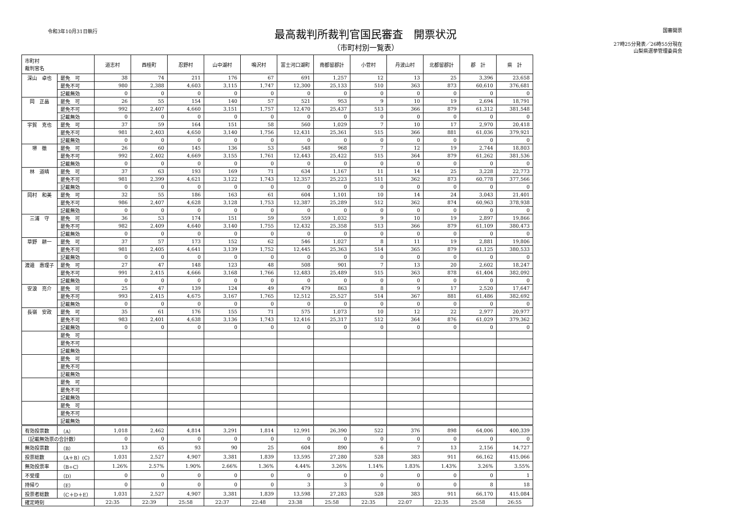令和3年10月31日執行
最高裁判所裁判官国民審査　開票状況
（市町村別一覧表）
国審開票
27時25分発表／26時55分現在
山梨県選挙管理委員会
| 市町村 裁判官名 | | 道志村 | 西桂町 | 忍野村 | 山中湖村 | 鳴沢村 | 富士河口湖町 | 南都留郡計 | 小菅村 | 丹波山村 | 北都留郡計 | 郡 計 | 県 計 |
| --- | --- | --- | --- | --- | --- | --- | --- | --- | --- | --- | --- | --- | --- |
| 深山 卓也 | 罷免 可 | 38 | 74 | 211 | 176 | 67 | 691 | 1,257 | 12 | 13 | 25 | 3,396 | 23,658 |
| | 罷免不可 | 980 | 2,388 | 4,603 | 3,115 | 1,747 | 12,300 | 25,133 | 510 | 363 | 873 | 60,610 | 376,681 |
| | 記載無効 | 0 | 0 | 0 | 0 | 0 | 0 | 0 | 0 | 0 | 0 | 0 | 0 |
| 岡 正晶 | 罷免 可 | 26 | 55 | 154 | 140 | 57 | 521 | 953 | 9 | 10 | 19 | 2,694 | 18,791 |
| | 罷免不可 | 992 | 2,407 | 4,660 | 3,151 | 1,757 | 12,470 | 25,437 | 513 | 366 | 879 | 61,312 | 381,548 |
| | 記載無効 | 0 | 0 | 0 | 0 | 0 | 0 | 0 | 0 | 0 | 0 | 0 | 0 |
| 宇賀 克也 | 罷免 可 | 37 | 59 | 164 | 151 | 58 | 560 | 1,029 | 7 | 10 | 17 | 2,970 | 20,418 |
| | 罷免不可 | 981 | 2,403 | 4,650 | 3,140 | 1,756 | 12,431 | 25,361 | 515 | 366 | 881 | 61,036 | 379,921 |
| | 記載無効 | 0 | 0 | 0 | 0 | 0 | 0 | 0 | 0 | 0 | 0 | 0 | 0 |
| 堺 徹 | 罷免 可 | 26 | 60 | 145 | 136 | 53 | 548 | 968 | 7 | 12 | 19 | 2,744 | 18,803 |
| | 罷免不可 | 992 | 2,402 | 4,669 | 3,155 | 1,761 | 12,443 | 25,422 | 515 | 364 | 879 | 61,262 | 381,536 |
| | 記載無効 | 0 | 0 | 0 | 0 | 0 | 0 | 0 | 0 | 0 | 0 | 0 | 0 |
| 林 道晴 | 罷免 可 | 37 | 63 | 193 | 169 | 71 | 634 | 1,167 | 11 | 14 | 25 | 3,228 | 22,773 |
| | 罷免不可 | 981 | 2,399 | 4,621 | 3,122 | 1,743 | 12,357 | 25,223 | 511 | 362 | 873 | 60,778 | 377,566 |
| | 記載無効 | 0 | 0 | 0 | 0 | 0 | 0 | 0 | 0 | 0 | 0 | 0 | 0 |
| 岡村 和美 | 罷免 可 | 32 | 55 | 186 | 163 | 61 | 604 | 1,101 | 10 | 14 | 24 | 3,043 | 21,401 |
| | 罷免不可 | 986 | 2,407 | 4,628 | 3,128 | 1,753 | 12,387 | 25,289 | 512 | 362 | 874 | 60,963 | 378,938 |
| | 記載無効 | 0 | 0 | 0 | 0 | 0 | 0 | 0 | 0 | 0 | 0 | 0 | 0 |
| 三浦 守 | 罷免 可 | 36 | 53 | 174 | 151 | 59 | 559 | 1,032 | 9 | 10 | 19 | 2,897 | 19,866 |
| | 罷免不可 | 982 | 2,409 | 4,640 | 3,140 | 1,755 | 12,432 | 25,358 | 513 | 366 | 879 | 61,109 | 380,473 |
| | 記載無効 | 0 | 0 | 0 | 0 | 0 | 0 | 0 | 0 | 0 | 0 | 0 | 0 |
| 草野 耕一 | 罷免 可 | 37 | 57 | 173 | 152 | 62 | 546 | 1,027 | 8 | 11 | 19 | 2,881 | 19,806 |
| | 罷免不可 | 981 | 2,405 | 4,641 | 3,139 | 1,752 | 12,445 | 25,363 | 514 | 365 | 879 | 61,125 | 380,533 |
| | 記載無効 | 0 | 0 | 0 | 0 | 0 | 0 | 0 | 0 | 0 | 0 | 0 | 0 |
| 渡邉 惠理子 | 罷免 可 | 27 | 47 | 148 | 123 | 48 | 508 | 901 | 7 | 13 | 20 | 2,602 | 18,247 |
| | 罷免不可 | 991 | 2,415 | 4,666 | 3,168 | 1,766 | 12,483 | 25,489 | 515 | 363 | 878 | 61,404 | 382,092 |
| | 記載無効 | 0 | 0 | 0 | 0 | 0 | 0 | 0 | 0 | 0 | 0 | 0 | 0 |
| 安浪 亮介 | 罷免 可 | 25 | 47 | 139 | 124 | 49 | 479 | 863 | 8 | 9 | 17 | 2,520 | 17,647 |
| | 罷免不可 | 993 | 2,415 | 4,675 | 3,167 | 1,765 | 12,512 | 25,527 | 514 | 367 | 881 | 61,486 | 382,692 |
| | 記載無効 | 0 | 0 | 0 | 0 | 0 | 0 | 0 | 0 | 0 | 0 | 0 | 0 |
| 長嶺 安政 | 罷免 可 | 35 | 61 | 176 | 155 | 71 | 575 | 1,073 | 10 | 12 | 22 | 2,977 | 20,977 |
| | 罷免不可 | 983 | 2,401 | 4,638 | 3,136 | 1,743 | 12,416 | 25,317 | 512 | 364 | 876 | 61,029 | 379,362 |
| | 記載無効 | 0 | 0 | 0 | 0 | 0 | 0 | 0 | 0 | 0 | 0 | 0 | 0 |
| | 罷免 可 | | | | | | | | | | | | |
| | 罷免不可 | | | | | | | | | | | | |
| | 記載無効 | | | | | | | | | | | | |
| | 罷免 可 | | | | | | | | | | | | |
| | 罷免不可 | | | | | | | | | | | | |
| | 記載無効 | | | | | | | | | | | | |
| | 罷免 可 | | | | | | | | | | | | |
| | 罷免不可 | | | | | | | | | | | | |
| | 記載無効 | | | | | | | | | | | | |
| | 罷免 可 | | | | | | | | | | | | |
| | 罷免不可 | | | | | | | | | | | | |
| | 記載無効 | | | | | | | | | | | | |
| 有効投票数 | （A） | 1,018 | 2,462 | 4,814 | 3,291 | 1,814 | 12,991 | 26,390 | 522 | 376 | 898 | 64,006 | 400,339 |
| （記載無効票の合計数） | | 0 | 0 | 0 | 0 | 0 | 0 | 0 | 0 | 0 | 0 | 0 | 0 |
| 無効投票数 | （B） | 13 | 65 | 93 | 90 | 25 | 604 | 890 | 6 | 7 | 13 | 2,156 | 14,727 |
| 投票総数 | （A＋B）(C) | 1,031 | 2,527 | 4,907 | 3,381 | 1,839 | 13,595 | 27,280 | 528 | 383 | 911 | 66,162 | 415,066 |
| 無効投票率 | （B÷C） | 1.26% | 2.57% | 1.90% | 2.66% | 1.36% | 4.44% | 3.26% | 1.14% | 1.83% | 1.43% | 3.26% | 3.55% |
| 不受理 | （D） | 0 | 0 | 0 | 0 | 0 | 0 | 0 | 0 | 0 | 0 | 0 | 1 |
| 持帰り | （E） | 0 | 0 | 0 | 0 | 0 | 3 | 3 | 0 | 0 | 0 | 8 | 18 |
| 投票者総数 | （C＋D＋E） | 1,031 | 2,527 | 4,907 | 3,381 | 1,839 | 13,598 | 27,283 | 528 | 383 | 911 | 66,170 | 415,084 |
| 確定時刻 | | 22:35 | 22:39 | 25:58 | 22:37 | 22:48 | 23:38 | 25:58 | 22:35 | 22:07 | 22:35 | 25:58 | 26:55 |